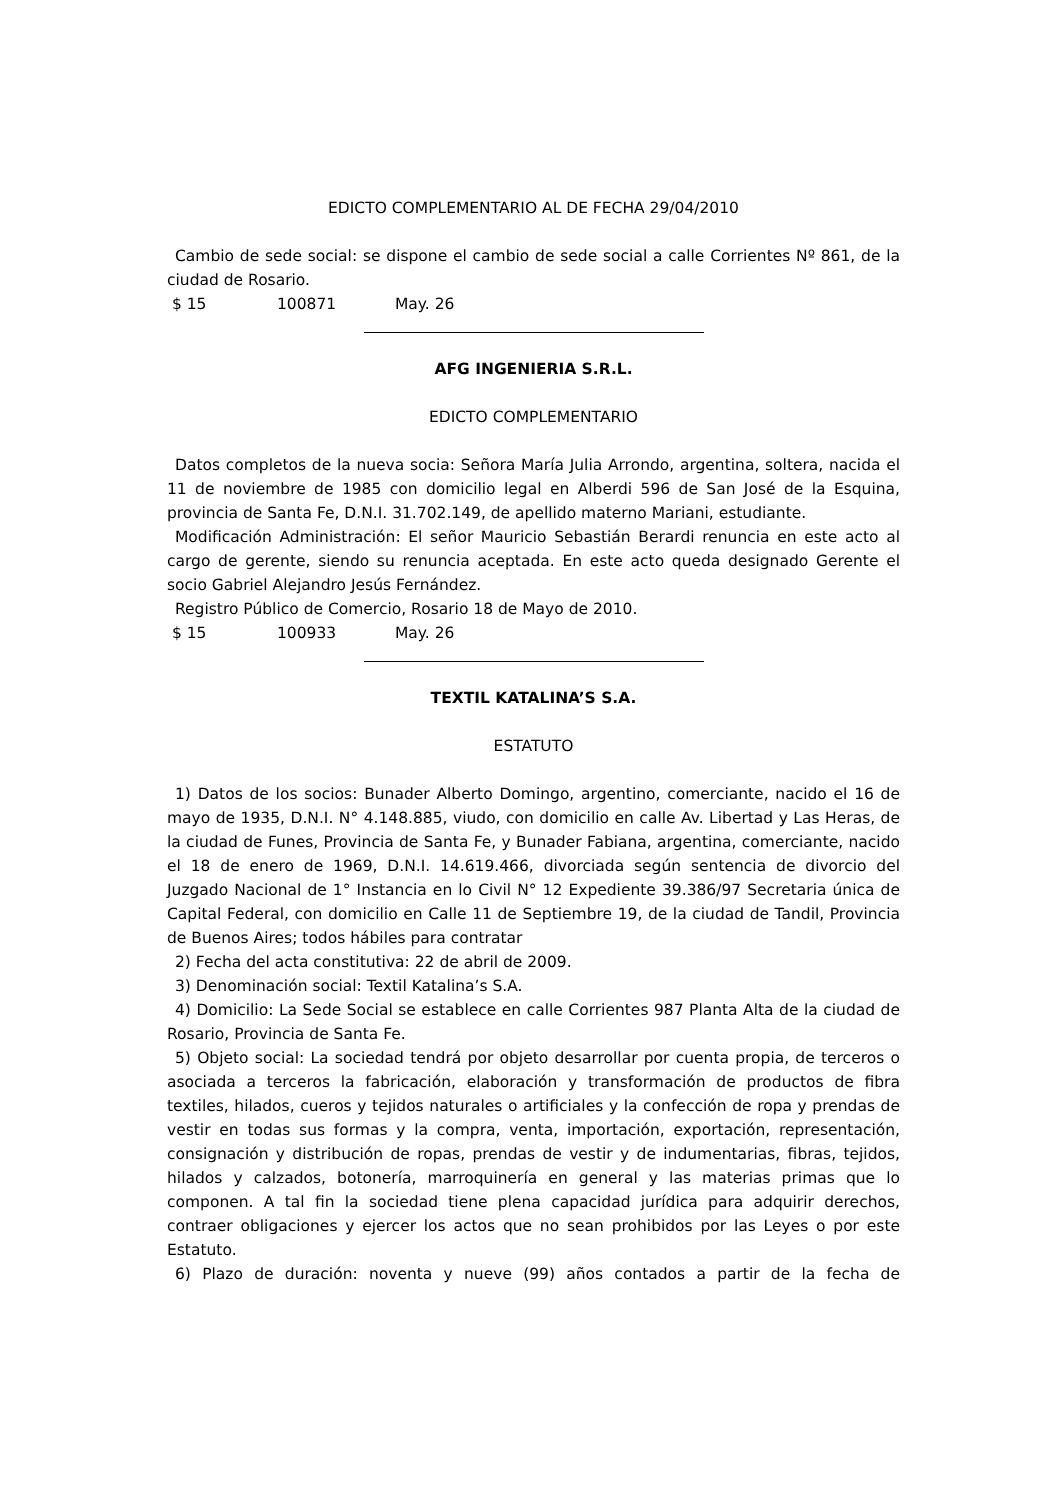EDICTO COMPLEMENTARIO AL DE FECHA 29/04/2010
Cambio de sede social: se dispone el cambio de sede social a calle Corrientes Nº 861, de la ciudad de Rosario.
$ 15 100871 May. 26
AFG INGENIERIA S.R.L.
EDICTO COMPLEMENTARIO
Datos completos de la nueva socia: Señora María Julia Arrondo, argentina, soltera, nacida el 11 de noviembre de 1985 con domicilio legal en Alberdi 596 de San José de la Esquina, provincia de Santa Fe, D.N.I. 31.702.149, de apellido materno Mariani, estudiante.
Modificación Administración: El señor Mauricio Sebastián Berardi renuncia en este acto al cargo de gerente, siendo su renuncia aceptada. En este acto queda designado Gerente el socio Gabriel Alejandro Jesús Fernández.
Registro Público de Comercio, Rosario 18 de Mayo de 2010.
$ 15 100933 May. 26
TEXTIL KATALINA’S S.A.
ESTATUTO
1) Datos de los socios: Bunader Alberto Domingo, argentino, comerciante, nacido el 16 de mayo de 1935, D.N.I. N° 4.148.885, viudo, con domicilio en calle Av. Libertad y Las Heras, de la ciudad de Funes, Provincia de Santa Fe, y Bunader Fabiana, argentina, comerciante, nacido el 18 de enero de 1969, D.N.I. 14.619.466, divorciada según sentencia de divorcio del Juzgado Nacional de 1° Instancia en lo Civil N° 12 Expediente 39.386/97 Secretaria única de Capital Federal, con domicilio en Calle 11 de Septiembre 19, de la ciudad de Tandil, Provincia de Buenos Aires; todos hábiles para contratar
2) Fecha del acta constitutiva: 22 de abril de 2009.
3) Denominación social: Textil Katalina’s S.A.
4) Domicilio: La Sede Social se establece en calle Corrientes 987 Planta Alta de la ciudad de Rosario, Provincia de Santa Fe.
5) Objeto social: La sociedad tendrá por objeto desarrollar por cuenta propia, de terceros o asociada a terceros la fabricación, elaboración y transformación de productos de fibra textiles, hilados, cueros y tejidos naturales o artificiales y la confección de ropa y prendas de vestir en todas sus formas y la compra, venta, importación, exportación, representación, consignación y distribución de ropas, prendas de vestir y de indumentarias, fibras, tejidos, hilados y calzados, botonería, marroquinería en general y las materias primas que lo componen. A tal fin la sociedad tiene plena capacidad jurídica para adquirir derechos, contraer obligaciones y ejercer los actos que no sean prohibidos por las Leyes o por este Estatuto.
6) Plazo de duración: noventa y nueve (99) años contados a partir de la fecha de